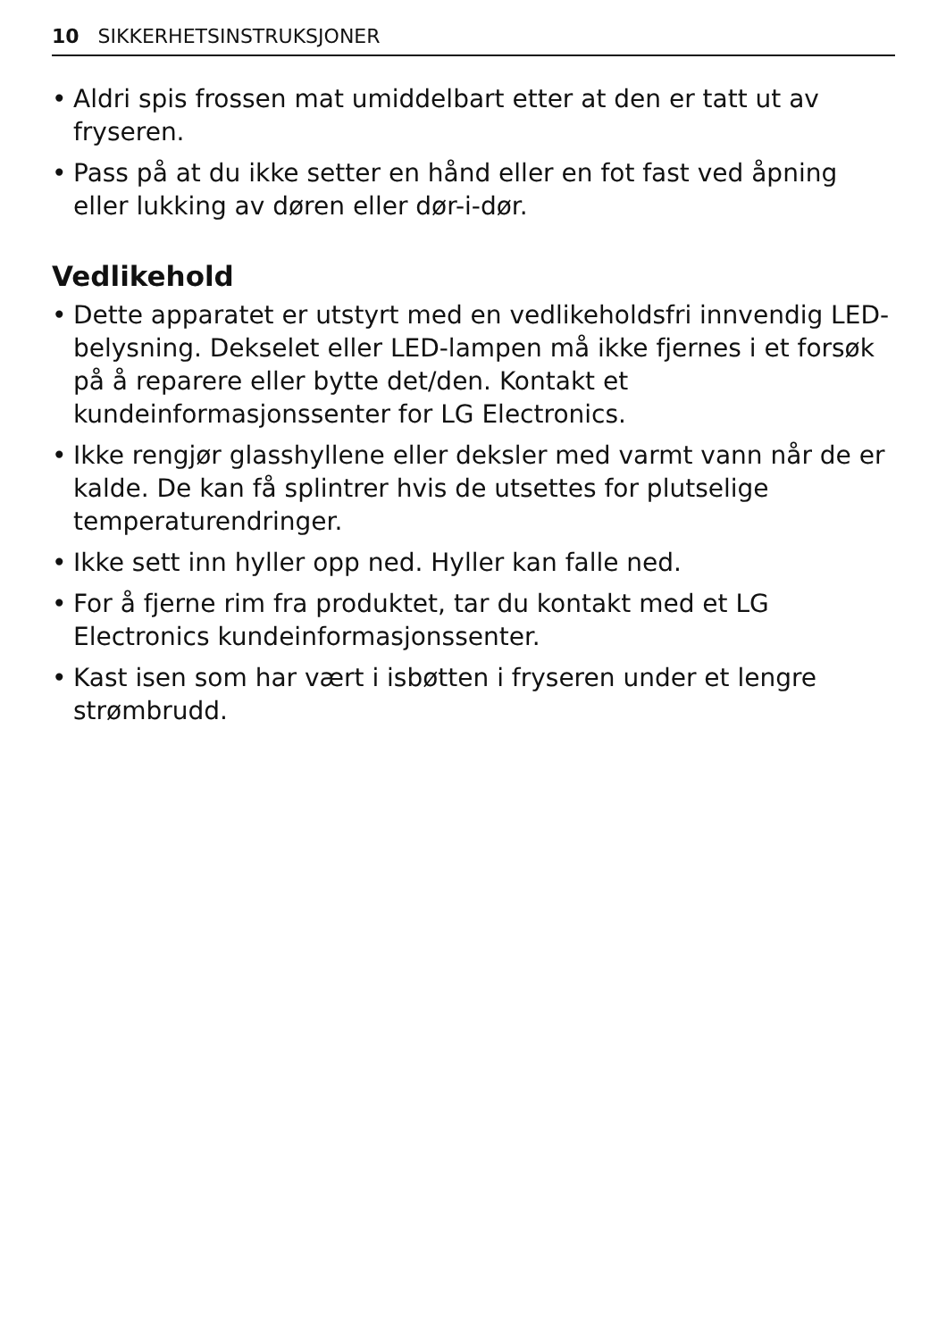10 SIKKERHETSINSTRUKSJONER
• Aldri spis frossen mat umiddelbart etter at den er tatt ut av fryseren.
• Pass på at du ikke setter en hånd eller en fot fast ved åpning eller lukking av døren eller dør-i-dør.
Vedlikehold
• Dette apparatet er utstyrt med en vedlikeholdsfri innvendig LED-belysning. Dekselet eller LED-lampen må ikke fjernes i et forsøk på å reparere eller bytte det/den. Kontakt et kundeinformasjonssenter for LG Electronics.
• Ikke rengjør glasshyllene eller deksler med varmt vann når de er kalde. De kan få splintrer hvis de utsettes for plutselige temperaturendringer.
• Ikke sett inn hyller opp ned. Hyller kan falle ned.
• For å fjerne rim fra produktet, tar du kontakt med et LG Electronics kundeinformasjonssenter.
• Kast isen som har vært i isbøtten i fryseren under et lengre strømbrudd.